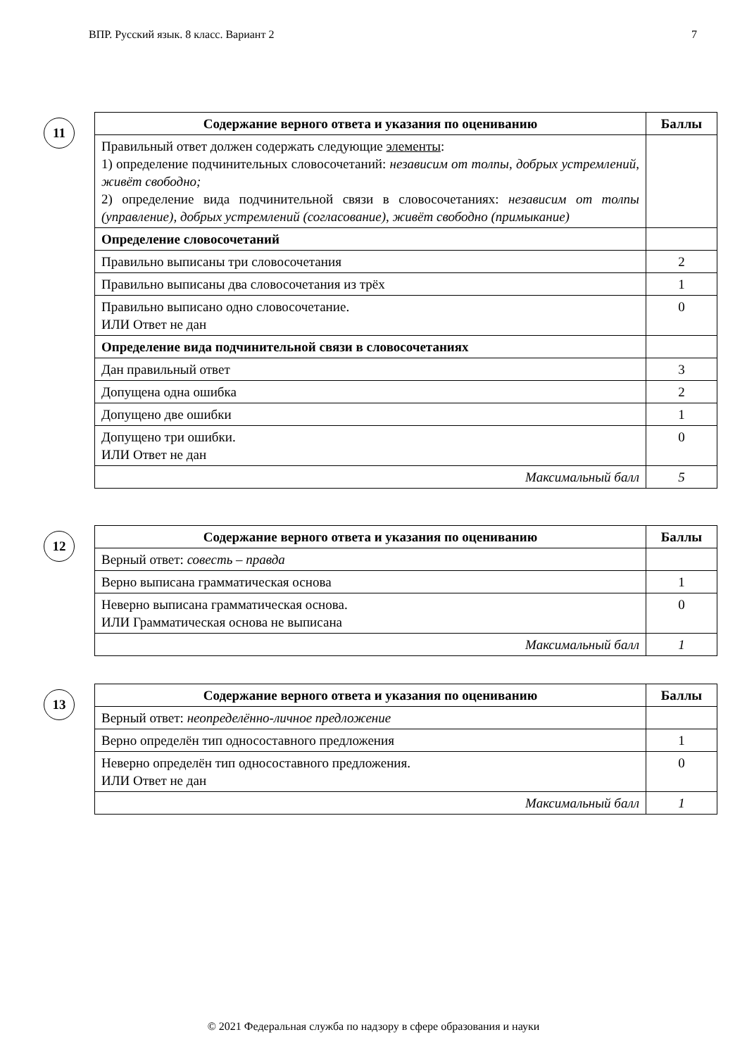ВПР. Русский язык. 8 класс. Вариант 2 7
11
| Содержание верного ответа и указания по оцениванию | Баллы |
| --- | --- |
| Правильный ответ должен содержать следующие элементы : 1) определение подчинительных словосочетаний: независим от толпы, добрых устремлений, живёт свободно; 2) определение вида подчинительной связи в словосочетаниях: независим от толпы (управление), добрых устремлений (согласование), живёт свободно (примыкание) | |
| Определение словосочетаний | |
| Правильно выписаны три словосочетания | 2 |
| Правильно выписаны два словосочетания из трёх | 1 |
| Правильно выписано одно словосочетание. ИЛИ Ответ не дан | 0 |
| Определение вида подчинительной связи в словосочетаниях | |
| Дан правильный ответ | 3 |
| Допущена одна ошибка | 2 |
| Допущено две ошибки | 1 |
| Допущено три ошибки. ИЛИ Ответ не дан | 0 |
| Максимальный балл | 5 |
12
| Содержание верного ответа и указания по оцениванию | Баллы |
| --- | --- |
| Верный ответ: совесть – правда | |
| Верно выписана грамматическая основа | 1 |
| Неверно выписана грамматическая основа. ИЛИ Грамматическая основа не выписана | 0 |
| Максимальный балл | 1 |
13
| Содержание верного ответа и указания по оцениванию | Баллы |
| --- | --- |
| Верный ответ: неопределённо-личное предложение | |
| Верно определён тип односоставного предложения | 1 |
| Неверно определён тип односоставного предложения. ИЛИ Ответ не дан | 0 |
| Максимальный балл | 1 |
© 2021 Федеральная служба по надзору в сфере образования и науки